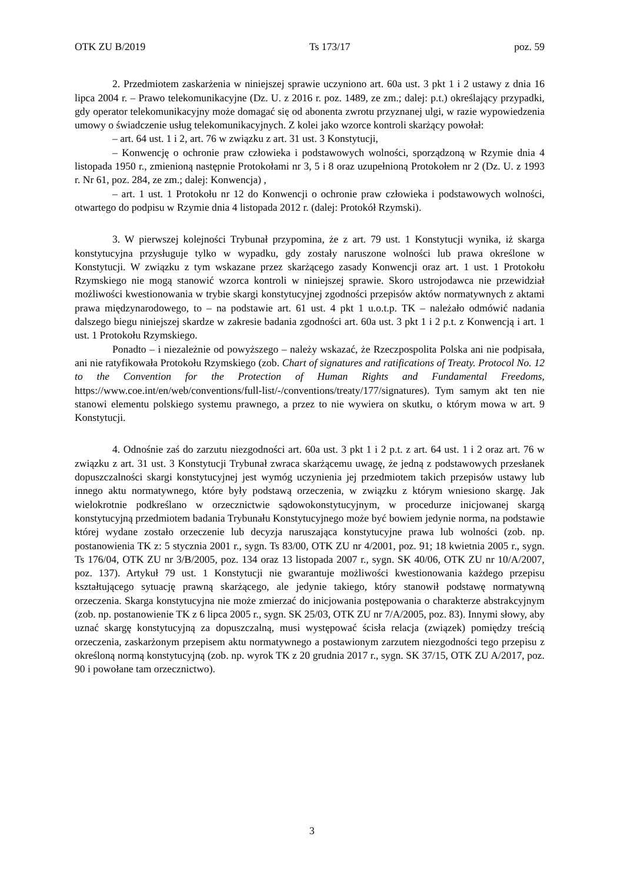OTK ZU B/2019 Ts 173/17 poz. 59
2. Przedmiotem zaskarżenia w niniejszej sprawie uczyniono art. 60a ust. 3 pkt 1 i 2 ustawy z dnia 16 lipca 2004 r. – Prawo telekomunikacyjne (Dz. U. z 2016 r. poz. 1489, ze zm.; dalej: p.t.) określający przypadki, gdy operator telekomunikacyjny może domagać się od abonenta zwrotu przyznanej ulgi, w razie wypowiedzenia umowy o świadczenie usług telekomunikacyjnych. Z kolei jako wzorce kontroli skarżący powołał:
– art. 64 ust. 1 i 2, art. 76 w związku z art. 31 ust. 3 Konstytucji,
– Konwencję o ochronie praw człowieka i podstawowych wolności, sporządzoną w Rzymie dnia 4 listopada 1950 r., zmienioną następnie Protokołami nr 3, 5 i 8 oraz uzupełnioną Protokołem nr 2 (Dz. U. z 1993 r. Nr 61, poz. 284, ze zm.; dalej: Konwencja) ,
– art. 1 ust. 1 Protokołu nr 12 do Konwencji o ochronie praw człowieka i podstawowych wolności, otwartego do podpisu w Rzymie dnia 4 listopada 2012 r. (dalej: Protokół Rzymski).
3. W pierwszej kolejności Trybunał przypomina, że z art. 79 ust. 1 Konstytucji wynika, iż skarga konstytucyjna przysługuje tylko w wypadku, gdy zostały naruszone wolności lub prawa określone w Konstytucji. W związku z tym wskazane przez skarżącego zasady Konwencji oraz art. 1 ust. 1 Protokołu Rzymskiego nie mogą stanowić wzorca kontroli w niniejszej sprawie. Skoro ustrojodawca nie przewidział możliwości kwestionowania w trybie skargi konstytucyjnej zgodności przepisów aktów normatywnych z aktami prawa międzynarodowego, to – na podstawie art. 61 ust. 4 pkt 1 u.o.t.p. TK – należało odmówić nadania dalszego biegu niniejszej skardze w zakresie badania zgodności art. 60a ust. 3 pkt 1 i 2 p.t. z Konwencją i art. 1 ust. 1 Protokołu Rzymskiego.
Ponadto – i niezależnie od powyższego – należy wskazać, że Rzeczpospolita Polska ani nie podpisała, ani nie ratyfikowała Protokołu Rzymskiego (zob. Chart of signatures and ratifications of Treaty. Protocol No. 12 to the Convention for the Protection of Human Rights and Fundamental Freedoms, https://www.coe.int/en/web/conventions/full-list/-/conventions/treaty/177/signatures). Tym samym akt ten nie stanowi elementu polskiego systemu prawnego, a przez to nie wywiera on skutku, o którym mowa w art. 9 Konstytucji.
4. Odnośnie zaś do zarzutu niezgodności art. 60a ust. 3 pkt 1 i 2 p.t. z art. 64 ust. 1 i 2 oraz art. 76 w związku z art. 31 ust. 3 Konstytucji Trybunał zwraca skarżącemu uwagę, że jedną z podstawowych przesłanek dopuszczalności skargi konstytucyjnej jest wymóg uczynienia jej przedmiotem takich przepisów ustawy lub innego aktu normatywnego, które były podstawą orzeczenia, w związku z którym wniesiono skargę. Jak wielokrotnie podkreślano w orzecznictwie sądowokonstytucyjnym, w procedurze inicjowanej skargą konstytucyjną przedmiotem badania Trybunału Konstytucyjnego może być bowiem jedynie norma, na podstawie której wydane zostało orzeczenie lub decyzja naruszająca konstytucyjne prawa lub wolności (zob. np. postanowienia TK z: 5 stycznia 2001 r., sygn. Ts 83/00, OTK ZU nr 4/2001, poz. 91; 18 kwietnia 2005 r., sygn. Ts 176/04, OTK ZU nr 3/B/2005, poz. 134 oraz 13 listopada 2007 r., sygn. SK 40/06, OTK ZU nr 10/A/2007, poz. 137). Artykuł 79 ust. 1 Konstytucji nie gwarantuje możliwości kwestionowania każdego przepisu kształtującego sytuację prawną skarżącego, ale jedynie takiego, który stanowił podstawę normatywną orzeczenia. Skarga konstytucyjna nie może zmierzać do inicjowania postępowania o charakterze abstrakcyjnym (zob. np. postanowienie TK z 6 lipca 2005 r., sygn. SK 25/03, OTK ZU nr 7/A/2005, poz. 83). Innymi słowy, aby uznać skargę konstytucyjną za dopuszczalną, musi występować ścisła relacja (związek) pomiędzy treścią orzeczenia, zaskarżonym przepisem aktu normatywnego a postawionym zarzutem niezgodności tego przepisu z określoną normą konstytucyjną (zob. np. wyrok TK z 20 grudnia 2017 r., sygn. SK 37/15, OTK ZU A/2017, poz. 90 i powołane tam orzecznictwo).
3